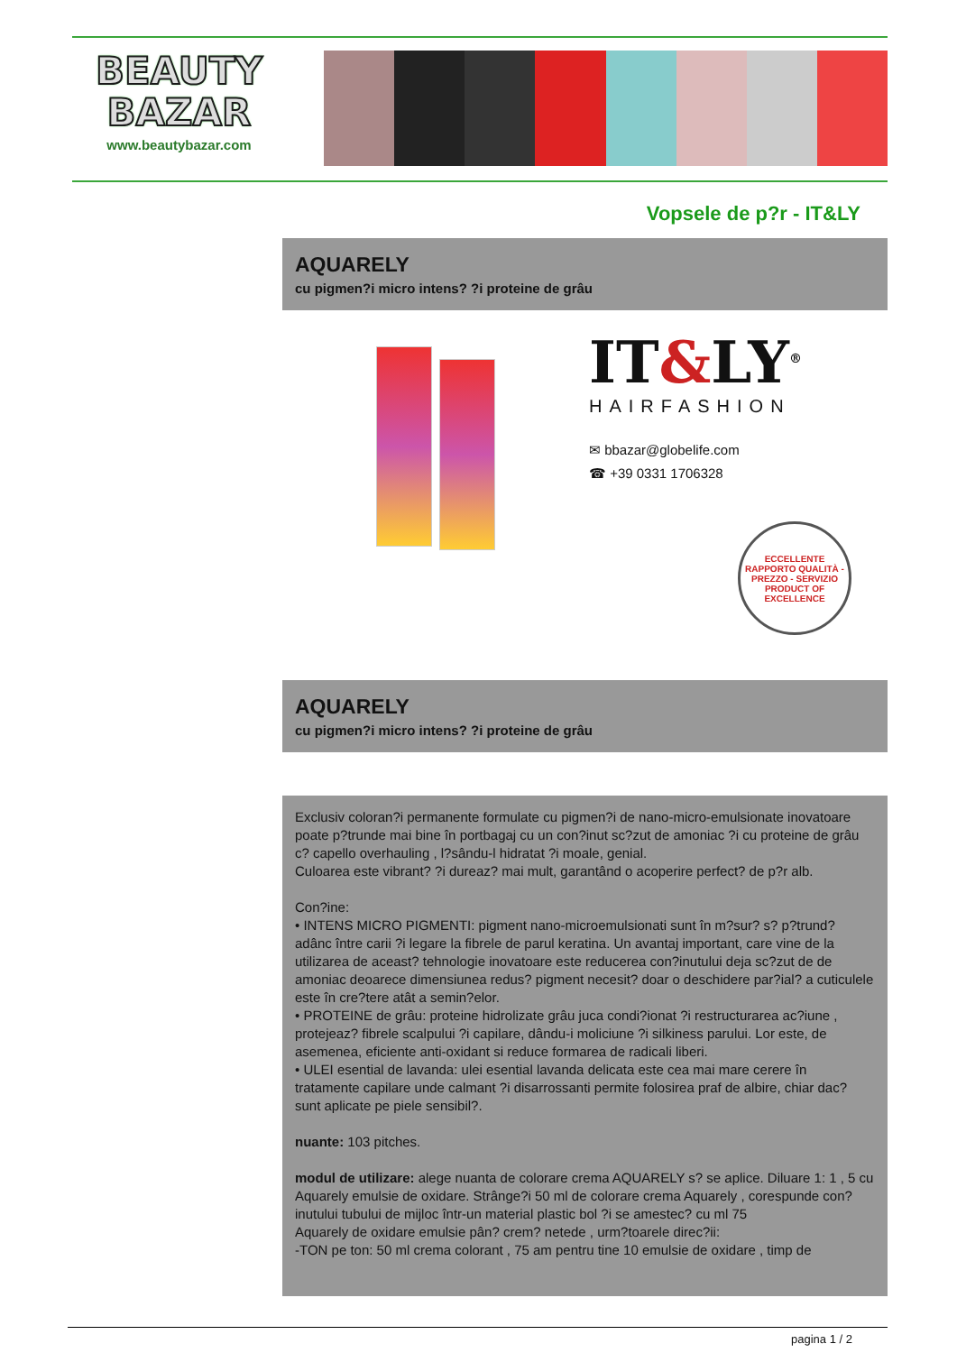BEAUTY
BAZAR
www.beautybazar.com
Vopsele de p?r - IT&LY
AQUARELY
cu pigmen?i micro intens? ?i proteine de grâu
IT&LY<sup>®</sup>
HAIRFASHION
✉ bbazar@globelife.com
☎ +39 0331 1706328
ECCELLENTE RAPPORTO QUALITÀ - PREZZO - SERVIZIO
PRODUCT OF EXCELLENCE
AQUARELY
cu pigmen?i micro intens? ?i proteine de grâu
Exclusiv coloran?i permanente formulate cu pigmen?i de nano-micro-emulsionate inovatoare poate p?trunde mai bine în portbagaj cu un con?inut sc?zut de amoniac ?i cu proteine de grâu c? capello overhauling , l?sându-l hidratat ?i moale, genial.
Culoarea este vibrant? ?i dureaz? mai mult, garantând o acoperire perfect? de p?r alb.
Con?ine:
• INTENS MICRO PIGMENTI: pigment nano-microemulsionati sunt în m?sur? s? p?trund? adânc între carii ?i legare la fibrele de parul keratina. Un avantaj important, care vine de la utilizarea de aceast? tehnologie inovatoare este reducerea con?inutului deja sc?zut de de amoniac deoarece dimensiunea redus? pigment necesit? doar o deschidere par?ial? a cuticulele este în cre?tere atât a semin?elor.
• PROTEINE de grâu: proteine hidrolizate grâu juca condi?ionat ?i restructurarea ac?iune , protejeaz? fibrele scalpului ?i capilare, dându-i moliciune ?i silkiness parului. Lor este, de asemenea, eficiente anti-oxidant si reduce formarea de radicali liberi.
• ULEI esential de lavanda: ulei esential lavanda delicata este cea mai mare cerere în tratamente capilare unde calmant ?i disarrossanti permite folosirea praf de albire, chiar dac? sunt aplicate pe piele sensibil?.
nuante: 103 pitches.
modul de utilizare: alege nuanta de colorare crema AQUARELY s? se aplice. Diluare 1: 1 , 5 cu Aquarely emulsie de oxidare. Strânge?i 50 ml de colorare crema Aquarely , corespunde con?inutului tubului de mijloc într-un material plastic bol ?i se amestec? cu ml 75
Aquarely de oxidare emulsie pân? crem? netede , urm?toarele direc?ii:
-TON pe ton: 50 ml crema colorant , 75 am pentru tine 10 emulsie de oxidare , timp de
pagina 1 / 2